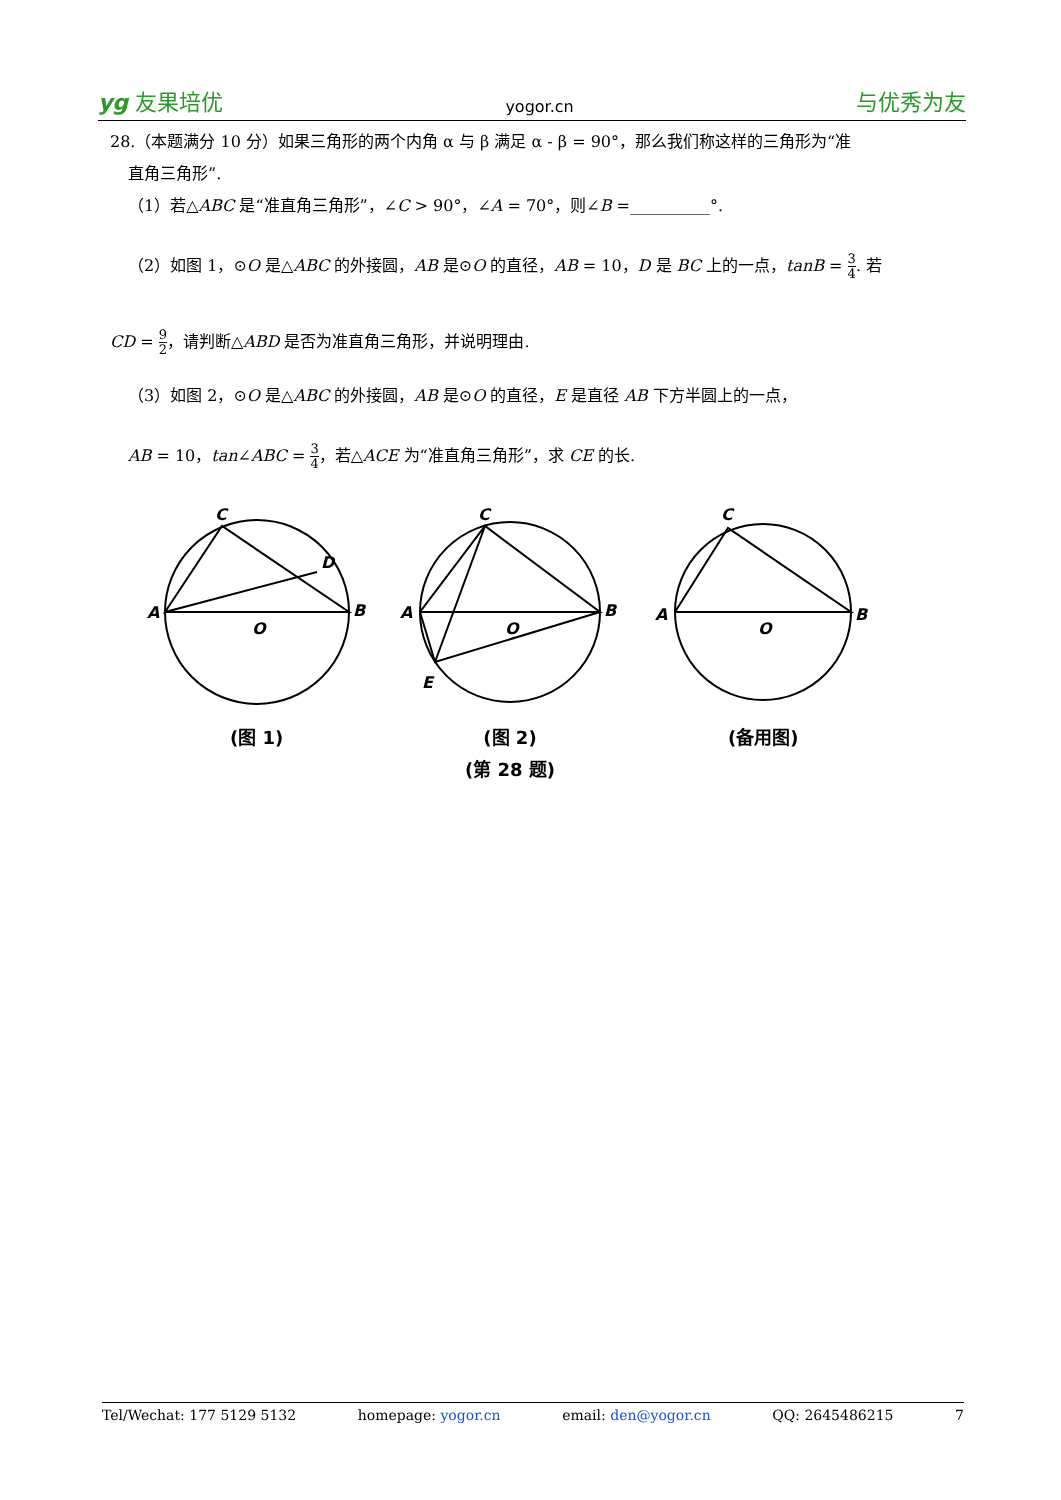yg 友果培优 yogor.cn 与优秀为友
28.（本题满分 10 分）如果三角形的两个内角 α 与 β 满足 α - β = 90°，那么我们称这样的三角形为“准
直角三角形”.
（1）若△ABC 是“准直角三角形”，∠C > 90°，∠A = 70°，则∠B =__________°.
（2）如图 1，⊙O 是△ABC 的外接圆，AB 是⊙O 的直径，AB = 10，D 是 BC 上的一点，tanB = 3 4. 若
CD = 9 2，请判断△ABD 是否为准直角三角形，并说明理由.
（3）如图 2，⊙O 是△ABC 的外接圆，AB 是⊙O 的直径，E 是直径 AB 下方半圆上的一点，
AB = 10，tan∠ABC = 3 4，若△ACE 为“准直角三角形”，求 CE 的长.
C
D
A
B
O
(图 1)
C
A
B
O
E
(图 2)
C
A
B
O
(备用图)
(第 28 题)
Tel/Wechat: 177 5129 5132 homepage: yogor.cn email: den@yogor.cn QQ: 2645486215 7